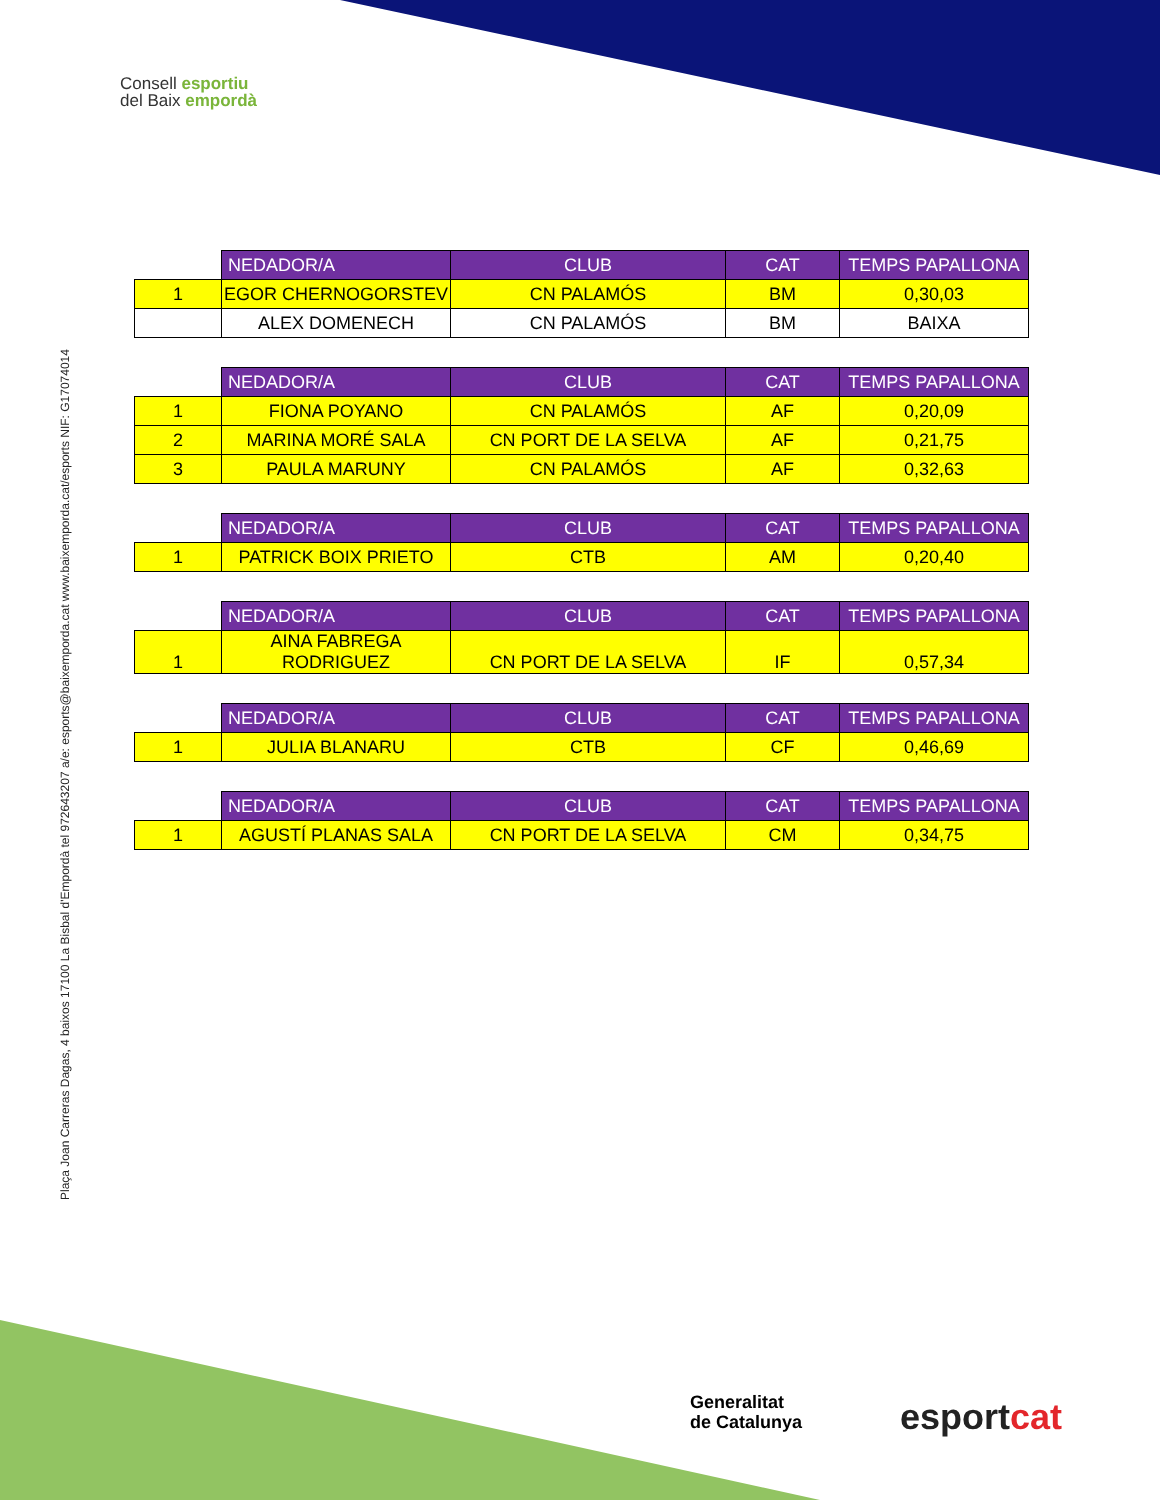Consell esportiu
del Baix empordà
Plaça Joan Carreras Dagas, 4 baixos 17100 La Bisbal d'Empordà tel 972643207 a/e: esports@baixemporda.cat www.baixemporda.cat/esports NIF: G17074014
| | NEDADOR/A | CLUB | CAT | TEMPS PAPALLONA |
| --- | --- | --- | --- | --- |
| 1 | EGOR CHERNOGORSTEV | CN PALAMÓS | BM | 0,30,03 |
| | ALEX DOMENECH | CN PALAMÓS | BM | BAIXA |
| | NEDADOR/A | CLUB | CAT | TEMPS PAPALLONA |
| --- | --- | --- | --- | --- |
| 1 | FIONA POYANO | CN PALAMÓS | AF | 0,20,09 |
| 2 | MARINA MORÉ SALA | CN PORT DE LA SELVA | AF | 0,21,75 |
| 3 | PAULA MARUNY | CN PALAMÓS | AF | 0,32,63 |
| | NEDADOR/A | CLUB | CAT | TEMPS PAPALLONA |
| --- | --- | --- | --- | --- |
| 1 | PATRICK BOIX PRIETO | CTB | AM | 0,20,40 |
| | NEDADOR/A | CLUB | CAT | TEMPS PAPALLONA |
| --- | --- | --- | --- | --- |
| 1 | AINA FABREGA RODRIGUEZ | CN PORT DE LA SELVA | IF | 0,57,34 |
| | NEDADOR/A | CLUB | CAT | TEMPS PAPALLONA |
| --- | --- | --- | --- | --- |
| 1 | JULIA BLANARU | CTB | CF | 0,46,69 |
| | NEDADOR/A | CLUB | CAT | TEMPS PAPALLONA |
| --- | --- | --- | --- | --- |
| 1 | AGUSTÍ PLANAS SALA | CN PORT DE LA SELVA | CM | 0,34,75 |
Generalitat
de Catalunya
esportcat